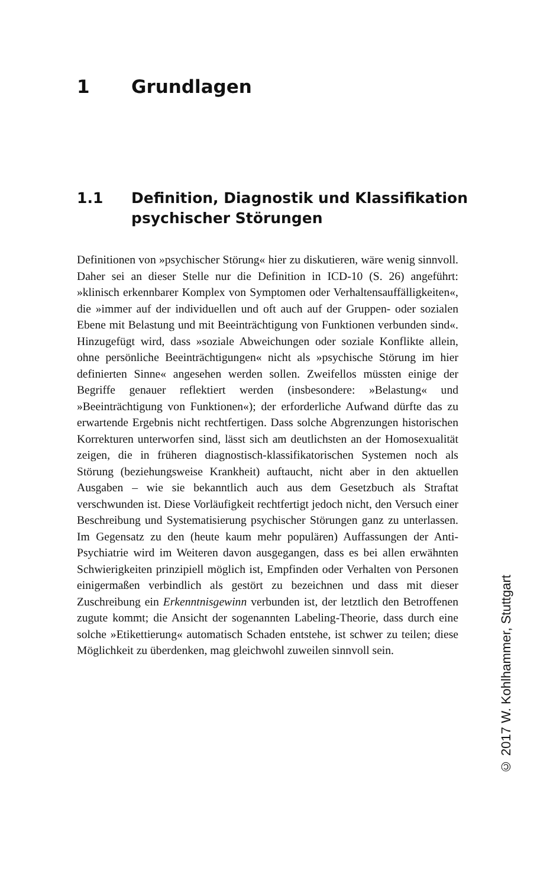1 Grundlagen
1.1 Definition, Diagnostik und Klassifikation
psychischer Störungen
Definitionen von »psychischer Störung« hier zu diskutieren, wäre wenig sinnvoll. Daher sei an dieser Stelle nur die Definition in ICD-10 (S. 26) angeführt: »klinisch erkennbarer Komplex von Symptomen oder Verhaltensauffälligkeiten«, die »immer auf der individuellen und oft auch auf der Gruppen- oder sozialen Ebene mit Belastung und mit Beeinträchtigung von Funktionen verbunden sind«. Hinzugefügt wird, dass »soziale Abweichungen oder soziale Konflikte allein, ohne persönliche Beeinträchtigungen« nicht als »psychische Störung im hier definierten Sinne« angesehen werden sollen. Zweifellos müssten einige der Begriffe genauer reflektiert werden (insbesondere: »Belastung« und »Beeinträchtigung von Funktionen«); der erforderliche Aufwand dürfte das zu erwartende Ergebnis nicht rechtfertigen. Dass solche Abgrenzungen historischen Korrekturen unterworfen sind, lässt sich am deutlichsten an der Homosexualität zeigen, die in früheren diagnostisch-klassifikatorischen Systemen noch als Störung (beziehungsweise Krankheit) auftaucht, nicht aber in den aktuellen Ausgaben – wie sie bekanntlich auch aus dem Gesetzbuch als Straftat verschwunden ist. Diese Vorläufigkeit rechtfertigt jedoch nicht, den Versuch einer Beschreibung und Systematisierung psychischer Störungen ganz zu unterlassen. Im Gegensatz zu den (heute kaum mehr populären) Auffassungen der Anti-Psychiatrie wird im Weiteren davon ausgegangen, dass es bei allen erwähnten Schwierigkeiten prinzipiell möglich ist, Empfinden oder Verhalten von Personen einigermaßen verbindlich als gestört zu bezeichnen und dass mit dieser Zuschreibung ein Erkenntnisgewinn verbunden ist, der letztlich den Betroffenen zugute kommt; die Ansicht der sogenannten Labeling-Theorie, dass durch eine solche »Etikettierung« automatisch Schaden entstehe, ist schwer zu teilen; diese Möglichkeit zu überdenken, mag gleichwohl zuweilen sinnvoll sein.
© 2017 W. Kohlhammer, Stuttgart